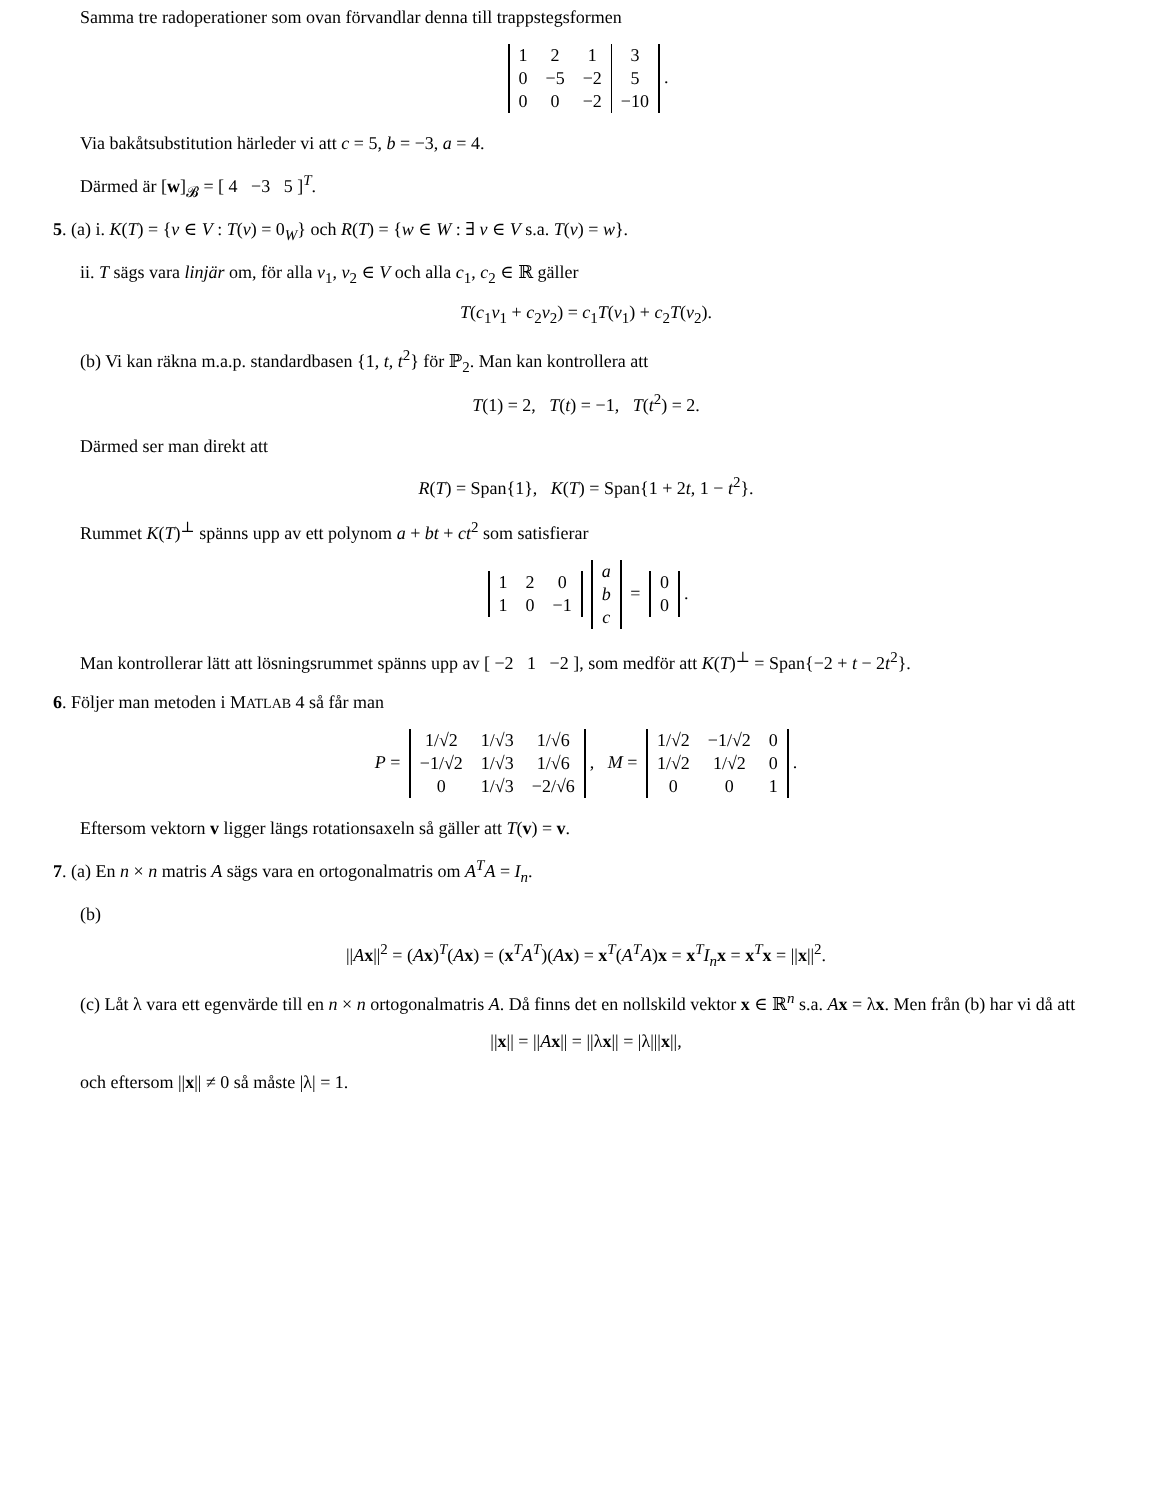Samma tre radoperationer som ovan förvandlar denna till trappstegsformen
| 1 | 2 | 1 | 3 |
| 0 | −5 | −2 | 5 |
| 0 | 0 | −2 | −10 |
.
Via bakåtsubstitution härleder vi att c = 5, b = −3, a = 4.
Därmed är [w]<sub>𝓑</sub> = [ 4 −3 5 ]<sup>T</sup>.
5. (a) i. K(T) = {v ∈ V : T(v) = 0<sub>W</sub>} och R(T) = {w ∈ W : ∃ v ∈ V s.a. T(v) = w}.
ii. T sägs vara linjär om, för alla v<sub>1</sub>, v<sub>2</sub> ∈ V och alla c<sub>1</sub>, c<sub>2</sub> ∈ ℝ gäller
T(c<sub>1</sub>v<sub>1</sub> + c<sub>2</sub>v<sub>2</sub>) = c<sub>1</sub>T(v<sub>1</sub>) + c<sub>2</sub>T(v<sub>2</sub>).
(b) Vi kan räkna m.a.p. standardbasen {1, t, t<sup>2</sup>} för ℙ<sub>2</sub>. Man kan kontrollera att
T(1) = 2, T(t) = −1, T(t<sup>2</sup>) = 2.
Därmed ser man direkt att
R(T) = Span{1}, K(T) = Span{1 + 2t, 1 − t<sup>2</sup>}.
Rummet K(T)<sup>⊥</sup> spänns upp av ett polynom a + bt + ct<sup>2</sup> som satisfierar
| 1 | 2 | 0 |
| 1 | 0 | −1 |
| a |
| b |
| c |
=
| 0 |
| 0 |
.
Man kontrollerar lätt att lösningsrummet spänns upp av [ −2 1 −2 ], som medför att K(T)<sup>⊥</sup> = Span{−2 + t − 2t<sup>2</sup>}.
6. Följer man metoden i MATLAB 4 så får man
P =
| 1/√2 | 1/√3 | 1/√6 |
| −1/√2 | 1/√3 | 1/√6 |
| 0 | 1/√3 | −2/√6 |
, M =
| 1/√2 | −1/√2 | 0 |
| 1/√2 | 1/√2 | 0 |
| 0 | 0 | 1 |
.
Eftersom vektorn v ligger längs rotationsaxeln så gäller att T(v) = v.
7. (a) En n × n matris A sägs vara en ortogonalmatris om A<sup>T</sup>A = I<sub>n</sub>.
(b)
||Ax||<sup>2</sup> = (Ax)<sup>T</sup>(Ax) = (x<sup>T</sup>A<sup>T</sup>)(Ax) = x<sup>T</sup>(A<sup>T</sup>A)x = x<sup>T</sup>I<sub>n</sub>x = x<sup>T</sup>x = ||x||<sup>2</sup>.
(c) Låt λ vara ett egenvärde till en n × n ortogonalmatris A. Då finns det en nollskild vektor x ∈ ℝ<sup>n</sup> s.a. Ax = λx. Men från (b) har vi då att
||x|| = ||Ax|| = ||λx|| = |λ|||x||,
och eftersom ||x|| ≠ 0 så måste |λ| = 1.